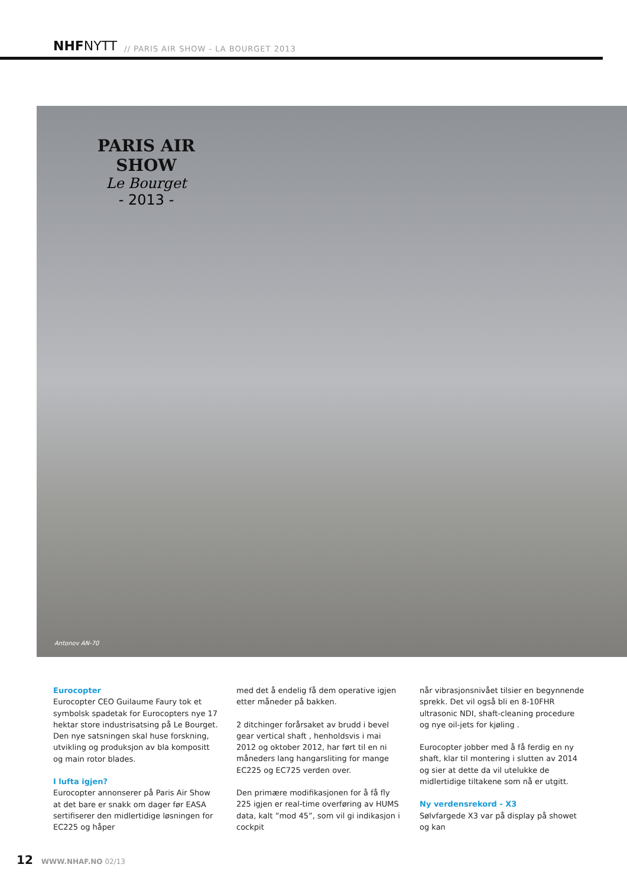NHFNYTT
// PARIS AIR SHOW - LA BOURGET 2013
PARIS AIR SHOW
Le Bourget
- 2013 -
Antonov AN-70
Eurocopter
Eurocopter CEO Guilaume Faury tok et symbolsk spadetak for Eurocopters nye 17 hektar store industrisatsing på Le Bourget. Den nye satsningen skal huse forskning, utvikling og produksjon av bla kompositt og main rotor blades.
I lufta igjen?
Eurocopter annonserer på Paris Air Show at det bare er snakk om dager før EASA sertifiserer den midlertidige løsningen for EC225 og håper
med det å endelig få dem operative igjen etter måneder på bakken.
2 ditchinger forårsaket av brudd i bevel gear vertical shaft , henholdsvis i mai 2012 og oktober 2012, har ført til en ni måneders lang hangarsliting for mange EC225 og EC725 verden over.
Den primære modifikasjonen for å få fly 225 igjen er real-time overføring av HUMS data, kalt ”mod 45”, som vil gi indikasjon i cockpit
når vibrasjonsnivået tilsier en begynnende sprekk. Det vil også bli en 8-10FHR ultrasonic NDI, shaft-cleaning procedure og nye oil-jets for kjøling .
Eurocopter jobber med å få ferdig en ny shaft, klar til montering i slutten av 2014 og sier at dette da vil utelukke de midlertidige tiltakene som nå er utgitt.
Ny verdensrekord - X3
Sølvfargede X3 var på display på showet og kan
12 WWW.NHAF.NO 02/13